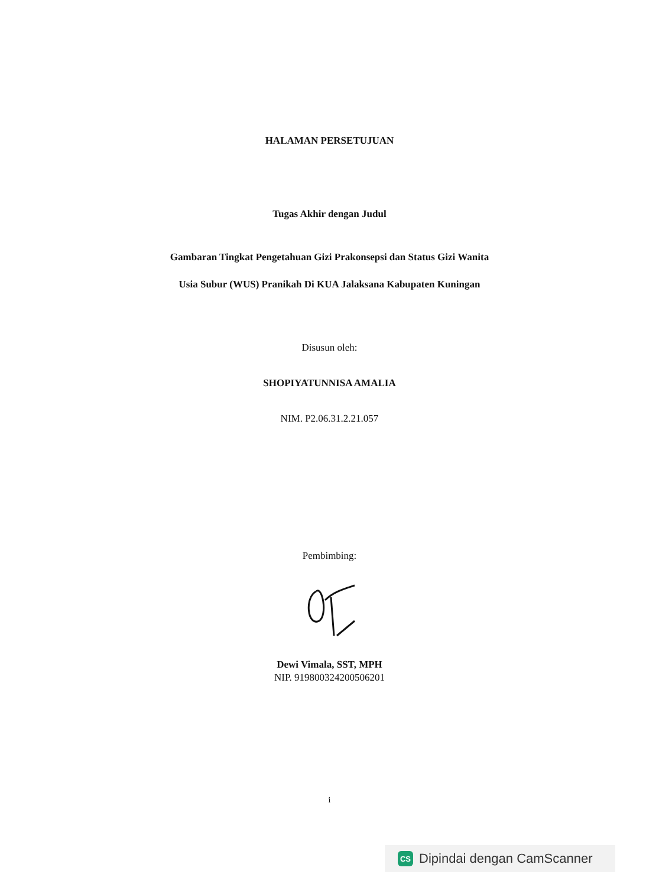HALAMAN PERSETUJUAN
Tugas Akhir dengan Judul
Gambaran Tingkat Pengetahuan Gizi Prakonsepsi dan Status Gizi Wanita
Usia Subur (WUS) Pranikah Di KUA Jalaksana Kabupaten Kuningan
Disusun oleh:
SHOPIYATUNNISA AMALIA
NIM. P2.06.31.2.21.057
Pembimbing:
Dewi Vimala, SST, MPH
NIP. 919800324200506201
i
CS Dipindai dengan CamScanner